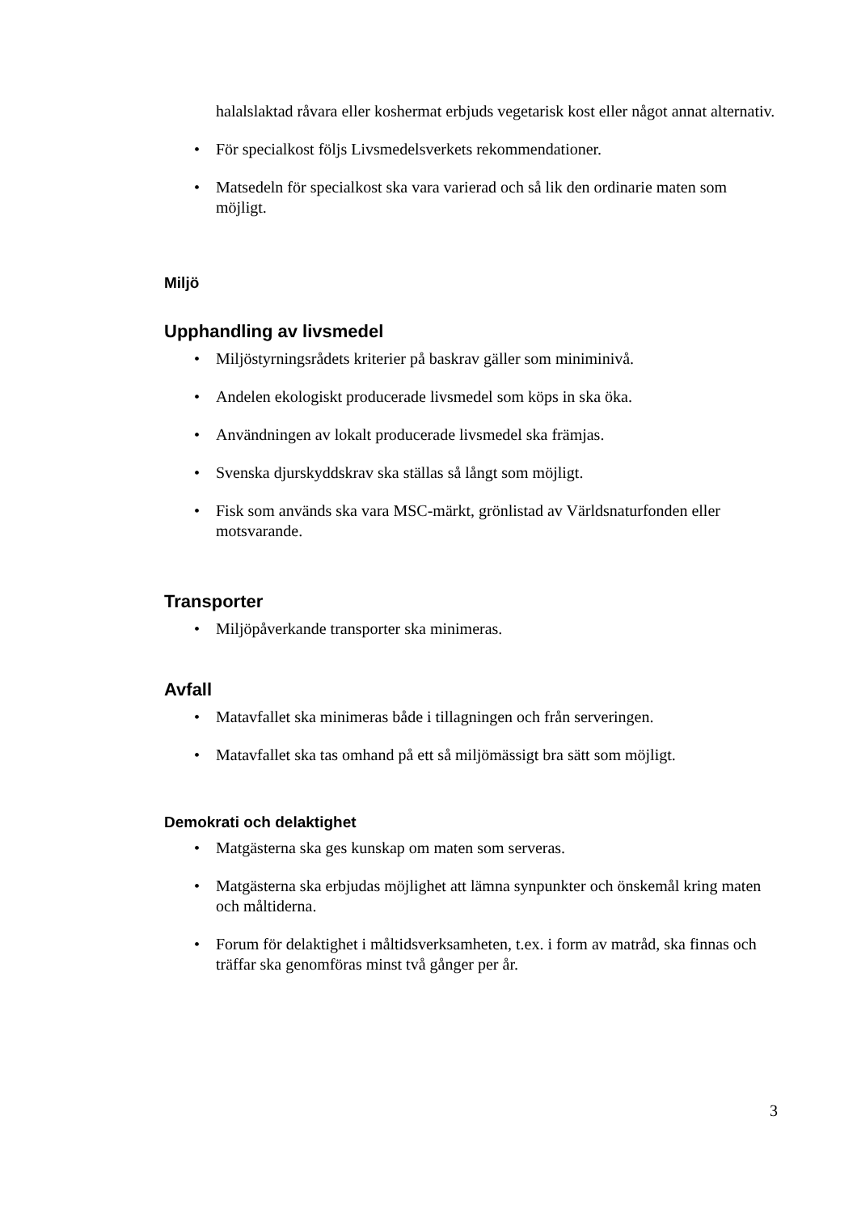halalslaktad råvara eller koshermat erbjuds vegetarisk kost eller något annat alternativ.
• För specialkost följs Livsmedelsverkets rekommendationer.
• Matsedeln för specialkost ska vara varierad och så lik den ordinarie maten som möjligt.
Miljö
Upphandling av livsmedel
• Miljöstyrningsrådets kriterier på baskrav gäller som miniminivå.
• Andelen ekologiskt producerade livsmedel som köps in ska öka.
• Användningen av lokalt producerade livsmedel ska främjas.
• Svenska djurskyddskrav ska ställas så långt som möjligt.
• Fisk som används ska vara MSC-märkt, grönlistad av Världsnaturfonden eller motsvarande.
Transporter
• Miljöpåverkande transporter ska minimeras.
Avfall
• Matavfallet ska minimeras både i tillagningen och från serveringen.
• Matavfallet ska tas omhand på ett så miljömässigt bra sätt som möjligt.
Demokrati och delaktighet
• Matgästerna ska ges kunskap om maten som serveras.
• Matgästerna ska erbjudas möjlighet att lämna synpunkter och önskemål kring maten och måltiderna.
• Forum för delaktighet i måltidsverksamheten, t.ex. i form av matråd, ska finnas och träffar ska genomföras minst två gånger per år.
3